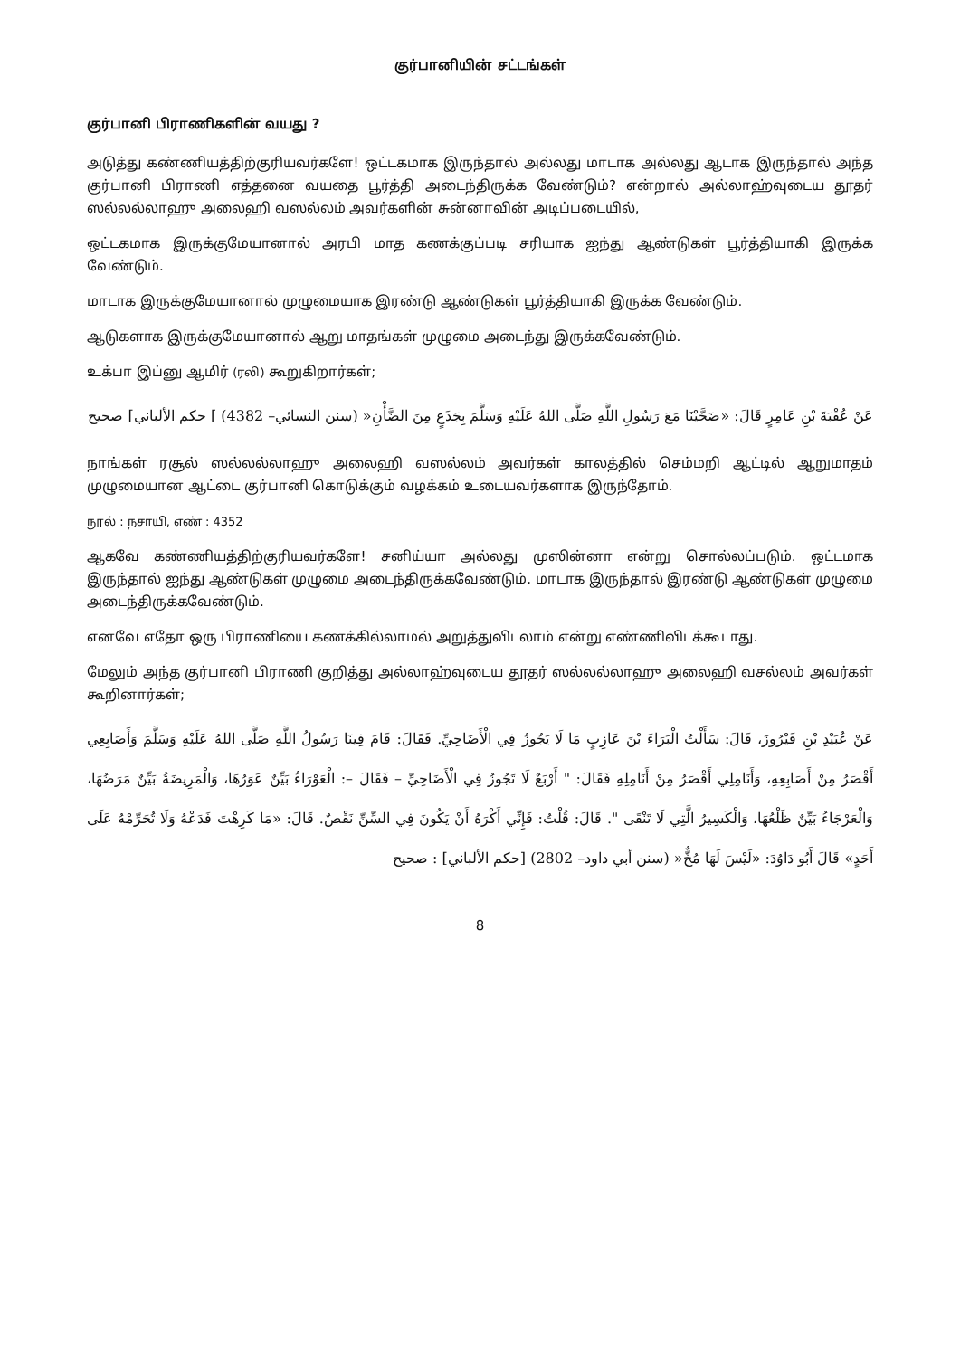குர்பானியின் சட்டங்கள்
குர்பானி பிராணிகளின் வயது ?
அடுத்து கண்ணியத்திற்குரியவர்களே! ஒட்டகமாக இருந்தால் அல்லது மாடாக அல்லது ஆடாக இருந்தால் அந்த குர்பானி பிராணி எத்தனை வயதை பூர்த்தி அடைந்திருக்க வேண்டும்? என்றால் அல்லாஹ்வுடைய தூதர் ஸல்லல்லாஹு அலைஹி வஸல்லம் அவர்களின் சுன்னாவின் அடிப்படையில்,
ஒட்டகமாக இருக்குமேயானால் அரபி மாத கணக்குப்படி சரியாக ஐந்து ஆண்டுகள் பூர்த்தியாகி இருக்க வேண்டும்.
மாடாக இருக்குமேயானால் முழுமையாக இரண்டு ஆண்டுகள் பூர்த்தியாகி இருக்க வேண்டும்.
ஆடுகளாக இருக்குமேயானால் ஆறு மாதங்கள் முழுமை அடைந்து இருக்கவேண்டும்.
உக்பா இப்னு ஆமிர் (ரலி) கூறுகிறார்கள்;
عَنْ عُقْبَةَ بْنِ عَامِرٍ قَالَ: «ضَحَّيْنَا مَعَ رَسُولِ اللَّهِ صَلَّى اللهُ عَلَيْهِ وَسَلَّمَ بِجَذَعٍ مِنَ الضَّأْنِ« (سنن النسائي– 4382) ] حكم الألباني] صحيح
நாங்கள் ரசூல் ஸல்லல்லாஹு அலைஹி வஸல்லம் அவர்கள் காலத்தில் செம்மறி ஆட்டில் ஆறுமாதம் முழுமையான ஆட்டை குர்பானி கொடுக்கும் வழக்கம் உடையவர்களாக இருந்தோம்.
நூல் : நசாயி, எண் : 4352
ஆகவே கண்ணியத்திற்குரியவர்களே! சனிய்யா அல்லது முஸின்னா என்று சொல்லப்படும். ஒட்டமாக இருந்தால் ஐந்து ஆண்டுகள் முழுமை அடைந்திருக்கவேண்டும். மாடாக இருந்தால் இரண்டு ஆண்டுகள் முழுமை அடைந்திருக்கவேண்டும்.
எனவே எதோ ஒரு பிராணியை கணக்கில்லாமல் அறுத்துவிடலாம் என்று எண்ணிவிடக்கூடாது.
மேலும் அந்த குர்பானி பிராணி குறித்து அல்லாஹ்வுடைய தூதர் ஸல்லல்லாஹு அலைஹி வசல்லம் அவர்கள் கூறினார்கள்;
عَنْ عُبَيْدِ بْنِ فَيْرُوزَ، قَالَ: سَأَلْتُ الْبَرَاءَ بْنَ عَازِبٍ مَا لَا يَجُوزُ فِي الْأَضَاحِيِّ. فَقَالَ: قَامَ فِينَا رَسُولُ اللَّهِ صَلَّى اللهُ عَلَيْهِ وَسَلَّمَ وَأَصَابِعِي أَقْصَرُ مِنْ أَصَابِعِهِ، وَأَنَامِلِي أَقْصَرُ مِنْ أَنَامِلِهِ فَقَالَ: " أَرْبَعٌ لَا تَجُوزُ فِي الْأَضَاحِيِّ – فَقَالَ –: الْعَوْرَاءُ بَيِّنٌ عَوَرُهَا، وَالْمَرِيضَةُ بَيِّنٌ مَرَضُهَا، وَالْعَرْجَاءُ بَيِّنٌ ظَلْعُهَا، وَالْكَسِيرُ الَّتِي لَا تَنْقَى ". قَالَ: قُلْتُ: فَإِنِّي أَكْرَهُ أَنْ يَكُونَ فِي السِّنِّ نَقْصٌ. قَالَ: «مَا كَرِهْتَ فَدَعْهُ وَلَا تُحَرِّمْهُ عَلَى أَحَدٍ» قَالَ أَبُو دَاوُدَ: «لَيْسَ لَهَا مُخٌّ« (سنن أبي داود– 2802) [حكم الألباني] : صحيح
8